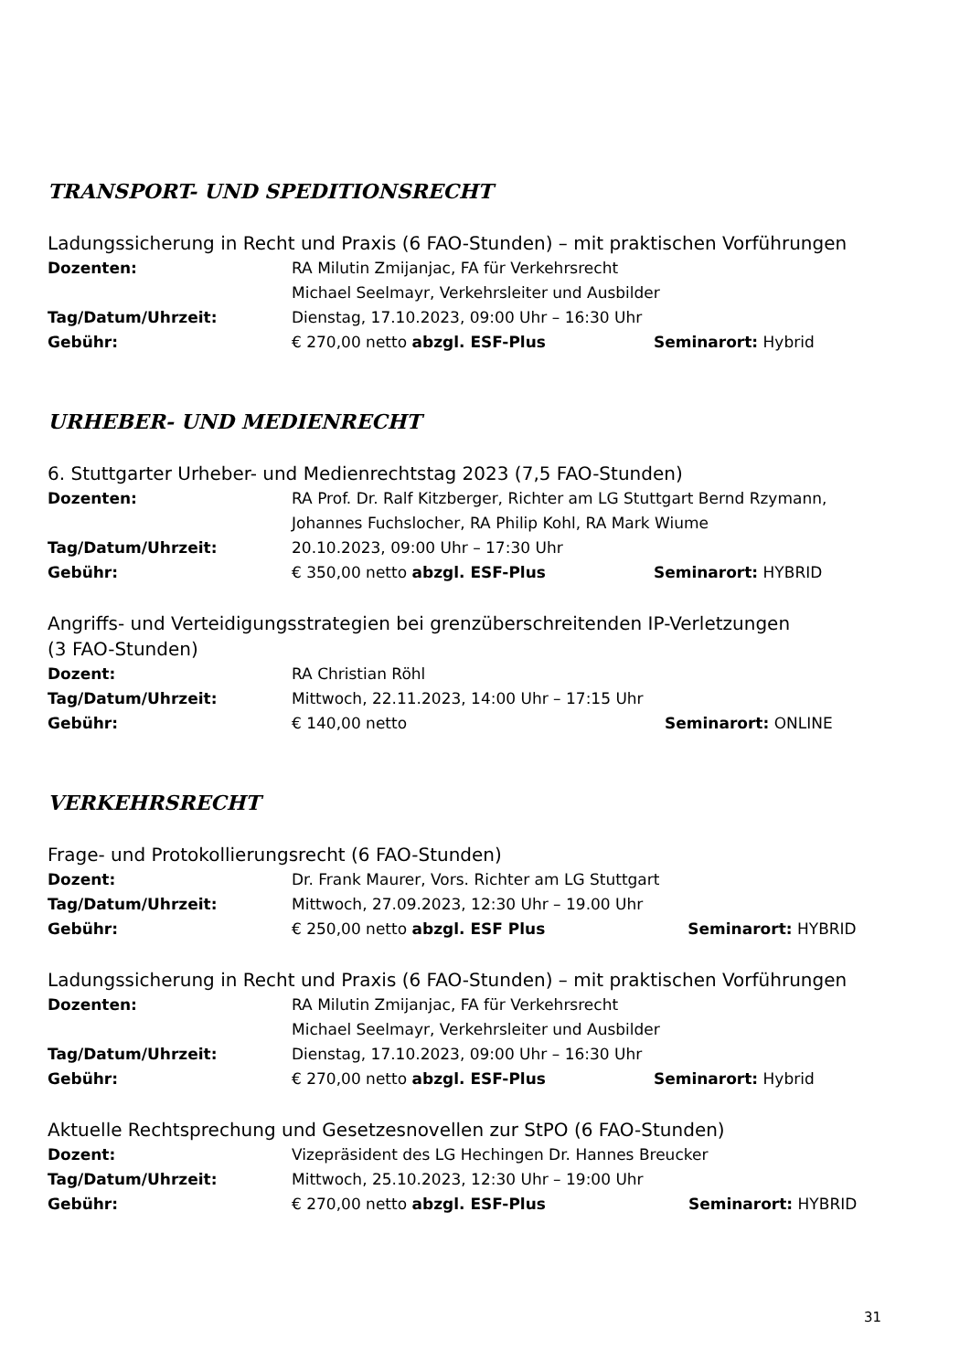TRANSPORT- UND SPEDITIONSRECHT
Ladungssicherung in Recht und Praxis (6 FAO-Stunden) – mit praktischen Vorführungen
Dozenten: RA Milutin Zmijanjac, FA für Verkehrsrecht
Michael Seelmayr, Verkehrsleiter und Ausbilder
Tag/Datum/Uhrzeit: Dienstag, 17.10.2023, 09:00 Uhr – 16:30 Uhr
Gebühr: € 270,00 netto abzgl. ESF-Plus Seminarort: Hybrid
URHEBER- UND MEDIENRECHT
6. Stuttgarter Urheber- und Medienrechtstag 2023 (7,5 FAO-Stunden)
Dozenten: RA Prof. Dr. Ralf Kitzberger, Richter am LG Stuttgart Bernd Rzymann,
Johannes Fuchslocher, RA Philip Kohl, RA Mark Wiume
Tag/Datum/Uhrzeit: 20.10.2023, 09:00 Uhr – 17:30 Uhr
Gebühr: € 350,00 netto abzgl. ESF-Plus Seminarort: HYBRID
Angriffs- und Verteidigungsstrategien bei grenzüberschreitenden IP-Verletzungen
(3 FAO-Stunden)
Dozent: RA Christian Röhl
Tag/Datum/Uhrzeit: Mittwoch, 22.11.2023, 14:00 Uhr – 17:15 Uhr
Gebühr: € 140,00 netto Seminarort: ONLINE
VERKEHRSRECHT
Frage- und Protokollierungsrecht (6 FAO-Stunden)
Dozent: Dr. Frank Maurer, Vors. Richter am LG Stuttgart
Tag/Datum/Uhrzeit: Mittwoch, 27.09.2023, 12:30 Uhr – 19.00 Uhr
Gebühr: € 250,00 netto abzgl. ESF Plus Seminarort: HYBRID
Ladungssicherung in Recht und Praxis (6 FAO-Stunden) – mit praktischen Vorführungen
Dozenten: RA Milutin Zmijanjac, FA für Verkehrsrecht
Michael Seelmayr, Verkehrsleiter und Ausbilder
Tag/Datum/Uhrzeit: Dienstag, 17.10.2023, 09:00 Uhr – 16:30 Uhr
Gebühr: € 270,00 netto abzgl. ESF-Plus Seminarort: Hybrid
Aktuelle Rechtsprechung und Gesetzesnovellen zur StPO (6 FAO-Stunden)
Dozent: Vizepräsident des LG Hechingen Dr. Hannes Breucker
Tag/Datum/Uhrzeit: Mittwoch, 25.10.2023, 12:30 Uhr – 19:00 Uhr
Gebühr: € 270,00 netto abzgl. ESF-Plus Seminarort: HYBRID
31